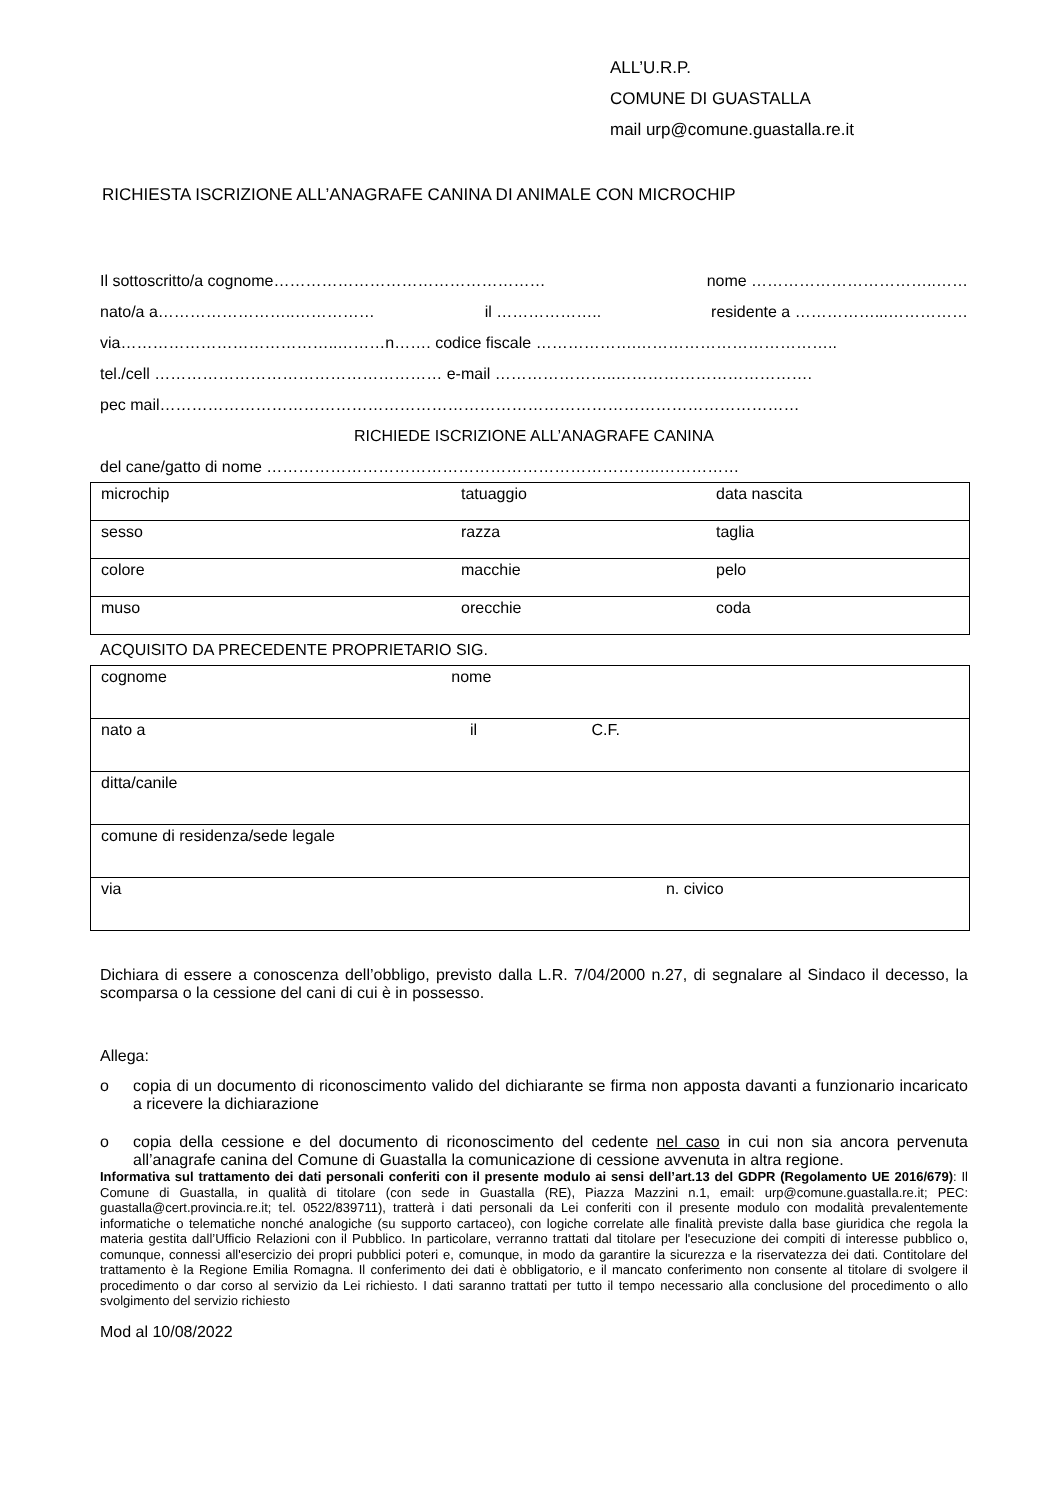ALL’U.R.P.
COMUNE DI GUASTALLA
mail urp@comune.guastalla.re.it
RICHIESTA ISCRIZIONE ALL’ANAGRAFE CANINA DI ANIMALE CON MICROCHIP
Il sottoscritto/a cognome…………………………………………… nome ……………………………..……
nato/a a……………………..…………… il ……………….. residente a ……………...……………
via…………………………………..………n……. codice fiscale ……………….………………………………..
tel./cell ……………………………………………… e-mail …………………..……………………………….
pec mail…………………………………………………………………………………………………………
RICHIEDE ISCRIZIONE ALL’ANAGRAFE CANINA
del cane/gatto di nome ………………………………………………………………..……………
| microchip | tatuaggio | data nascita |
| sesso | razza | taglia |
| colore | macchie | pelo |
| muso | orecchie | coda |
ACQUISITO DA PRECEDENTE PROPRIETARIO SIG.
| cognome nome |
| nato a il C.F. |
| ditta/canile |
| comune di residenza/sede legale |
| via n. civico |
Dichiara di essere a conoscenza dell’obbligo, previsto dalla L.R. 7/04/2000 n.27, di segnalare al Sindaco il decesso, la scomparsa o la cessione del cani di cui è in possesso.
Allega:
o copia di un documento di riconoscimento valido del dichiarante se firma non apposta davanti a funzionario incaricato a ricevere la dichiarazione
o copia della cessione e del documento di riconoscimento del cedente nel caso in cui non sia ancora pervenuta all’anagrafe canina del Comune di Guastalla la comunicazione di cessione avvenuta in altra regione.
Informativa sul trattamento dei dati personali conferiti con il presente modulo ai sensi dell’art.13 del GDPR (Regolamento UE 2016/679): Il Comune di Guastalla, in qualità di titolare (con sede in Guastalla (RE), Piazza Mazzini n.1, email: urp@comune.guastalla.re.it; PEC: guastalla@cert.provincia.re.it; tel. 0522/839711), tratterà i dati personali da Lei conferiti con il presente modulo con modalità prevalentemente informatiche o telematiche nonché analogiche (su supporto cartaceo), con logiche correlate alle finalità previste dalla base giuridica che regola la materia gestita dall’Ufficio Relazioni con il Pubblico. In particolare, verranno trattati dal titolare per l'esecuzione dei compiti di interesse pubblico o, comunque, connessi all'esercizio dei propri pubblici poteri e, comunque, in modo da garantire la sicurezza e la riservatezza dei dati. Contitolare del trattamento è la Regione Emilia Romagna. Il conferimento dei dati è obbligatorio, e il mancato conferimento non consente al titolare di svolgere il procedimento o dar corso al servizio da Lei richiesto. I dati saranno trattati per tutto il tempo necessario alla conclusione del procedimento o allo svolgimento del servizio richiesto
Mod al 10/08/2022